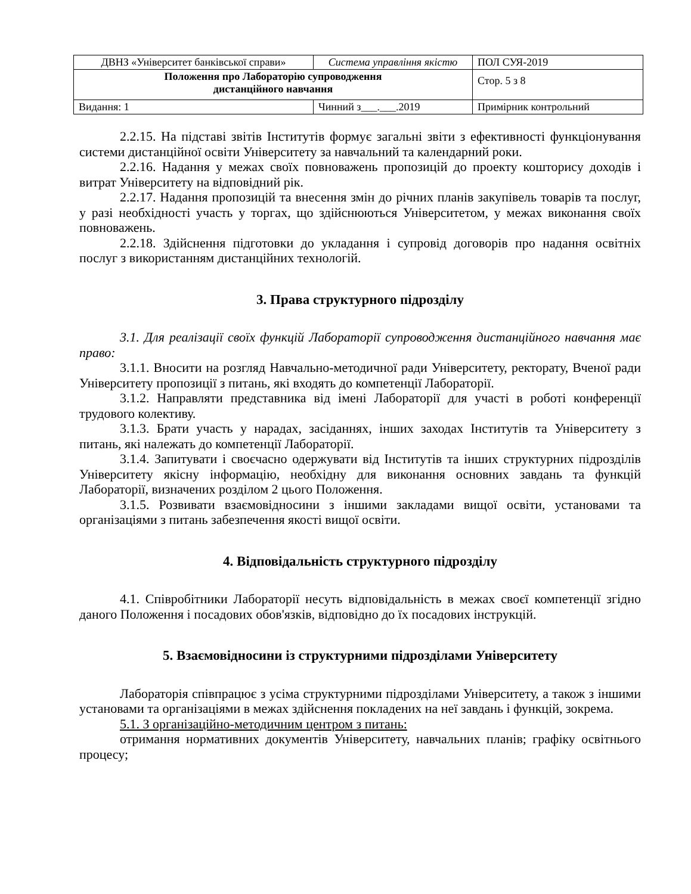| ДВНЗ «Університет банківської справи» | Система управління якістю | ПОЛ СУЯ-2019 |
| Положення про Лабораторію супроводження дистанційного навчання | | Стор. 5 з 8 |
| Видання: 1 | Чинний з___.___.2019 | Примірник контрольний |
2.2.15. На підставі звітів Інститутів формує загальні звіти з ефективності функціонування системи дистанційної освіти Університету за навчальний та календарний роки.
2.2.16. Надання у межах своїх повноважень пропозицій до проекту кошторису доходів і витрат Університету на відповідний рік.
2.2.17. Надання пропозицій та внесення змін до річних планів закупівель товарів та послуг, у разі необхідності участь у торгах, що здійснюються Університетом, у межах виконання своїх повноважень.
2.2.18. Здійснення підготовки до укладання і супровід договорів про надання освітніх послуг з використанням дистанційних технологій.
3. Права структурного підрозділу
3.1. Для реалізації своїх функцій Лабораторії супроводження дистанційного навчання має право:
3.1.1. Вносити на розгляд Навчально-методичної ради Університету, ректорату, Вченої ради Університету пропозиції з питань, які входять до компетенції Лабораторії.
3.1.2. Направляти представника від імені Лабораторії для участі в роботі конференції трудового колективу.
3.1.3. Брати участь у нарадах, засіданнях, інших заходах Інститутів та Університету з питань, які належать до компетенції Лабораторії.
3.1.4. Запитувати і своєчасно одержувати від Інститутів та інших структурних підрозділів Університету якісну інформацію, необхідну для виконання основних завдань та функцій Лабораторії, визначених розділом 2 цього Положення.
3.1.5. Розвивати взаємовідносини з іншими закладами вищої освіти, установами та організаціями з питань забезпечення якості вищої освіти.
4. Відповідальність структурного підрозділу
4.1. Співробітники Лабораторії несуть відповідальність в межах своєї компетенції згідно даного Положення і посадових обов'язків, відповідно до їх посадових інструкцій.
5. Взаємовідносини із структурними підрозділами Університету
Лабораторія співпрацює з усіма структурними підрозділами Університету, а також з іншими установами та організаціями в межах здійснення покладених на неї завдань і функцій, зокрема.
5.1. З організаційно-методичним центром з питань:
отримання нормативних документів Університету, навчальних планів; графіку освітнього процесу;